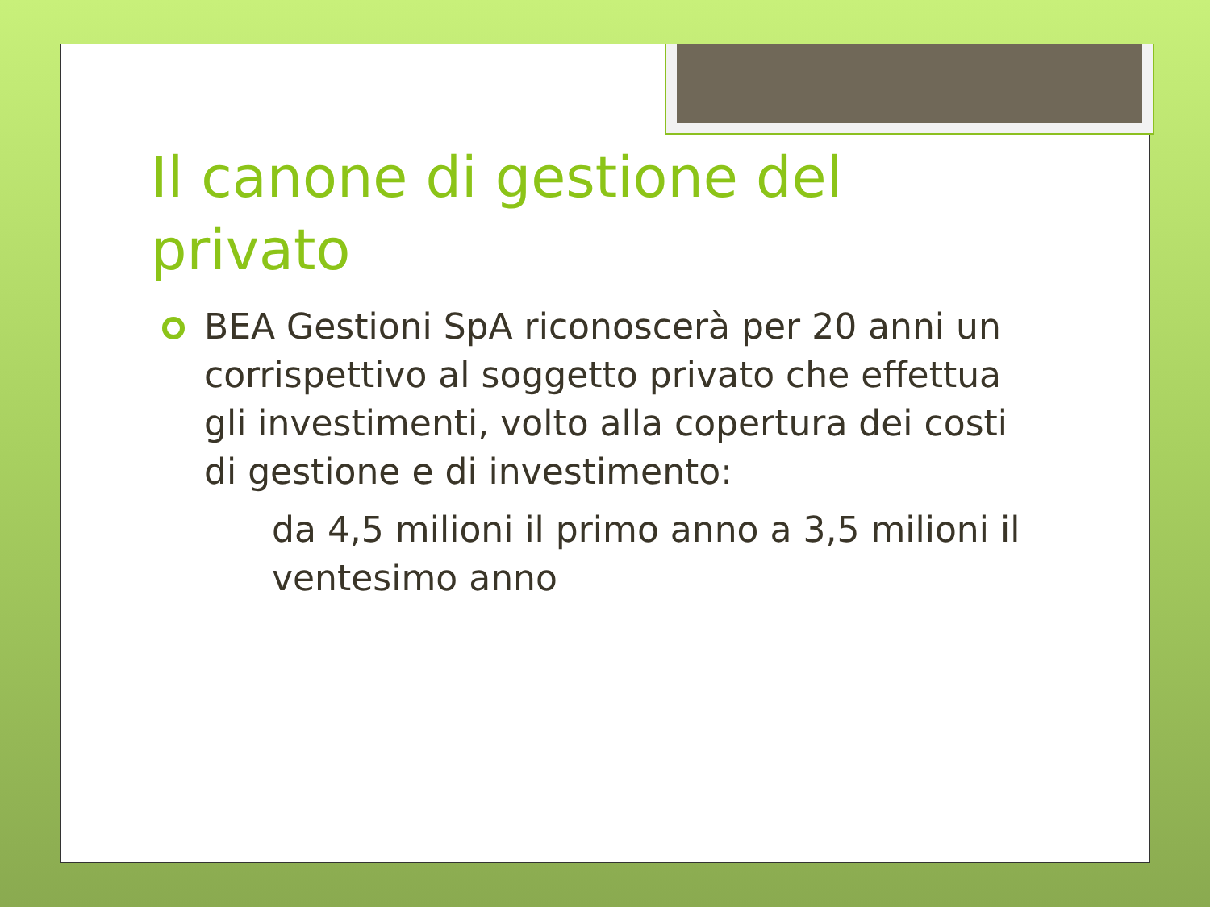Il canone di gestione del privato
BEA Gestioni SpA riconoscerà per 20 anni un corrispettivo al soggetto privato che effettua gli investimenti, volto alla copertura dei costi di gestione e di investimento:
da 4,5 milioni il primo anno a 3,5 milioni il ventesimo anno